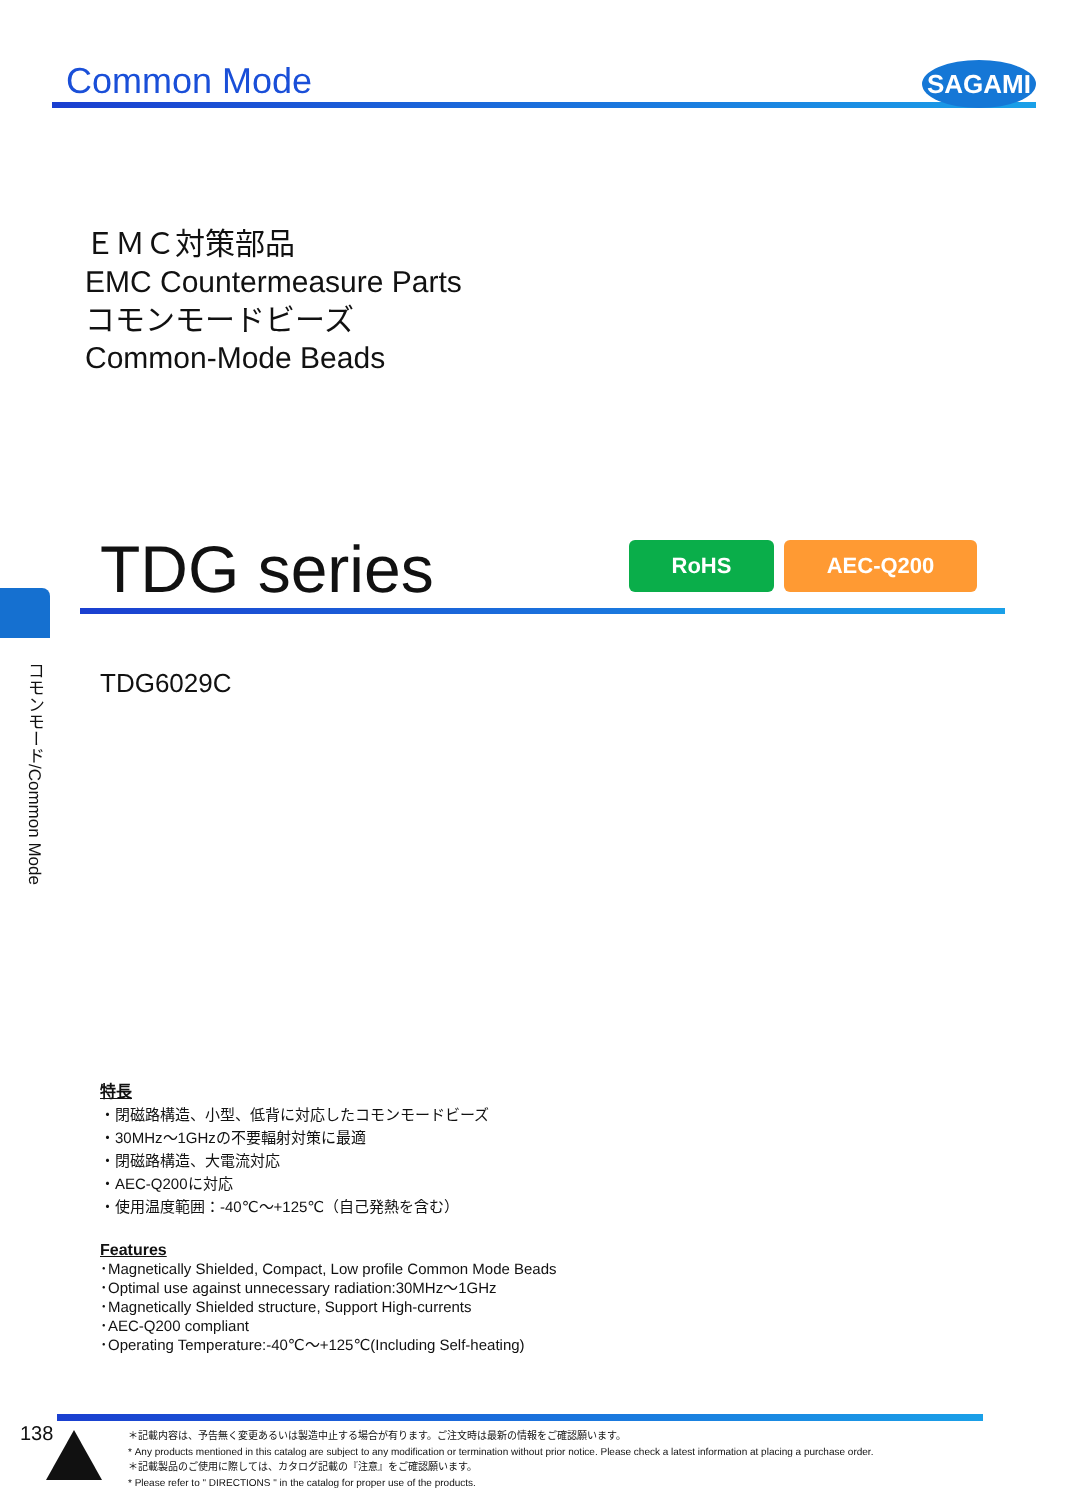Common Mode
SAGAMI
ＥＭＣ対策部品
EMC Countermeasure Parts
コモンモードビーズ
Common-Mode Beads
TDG series
RoHS AEC-Q200
コモンモード/Common Mode
TDG6029C
特長
・閉磁路構造、小型、低背に対応したコモンモードビーズ
・30MHz～1GHzの不要輻射対策に最適
・閉磁路構造、大電流対応
・AEC-Q200に対応
・使用温度範囲：-40℃～+125℃（自己発熱を含む）
Features
･Magnetically Shielded, Compact, Low profile Common Mode Beads
･Optimal use against unnecessary radiation:30MHz～1GHz
･Magnetically Shielded structure, Support High-currents
･AEC-Q200 compliant
･Operating Temperature:-40℃～+125℃(Including Self-heating)
138
＊記載内容は、予告無く変更あるいは製造中止する場合が有ります。ご注文時は最新の情報をご確認願います。
* Any products mentioned in this catalog are subject to any modification or termination without prior notice. Please check a latest information at placing a purchase order.
＊記載製品のご使用に際しては、カタログ記載の『注意』をご確認願います。
* Please refer to " DIRECTIONS " in the catalog for proper use of the products.